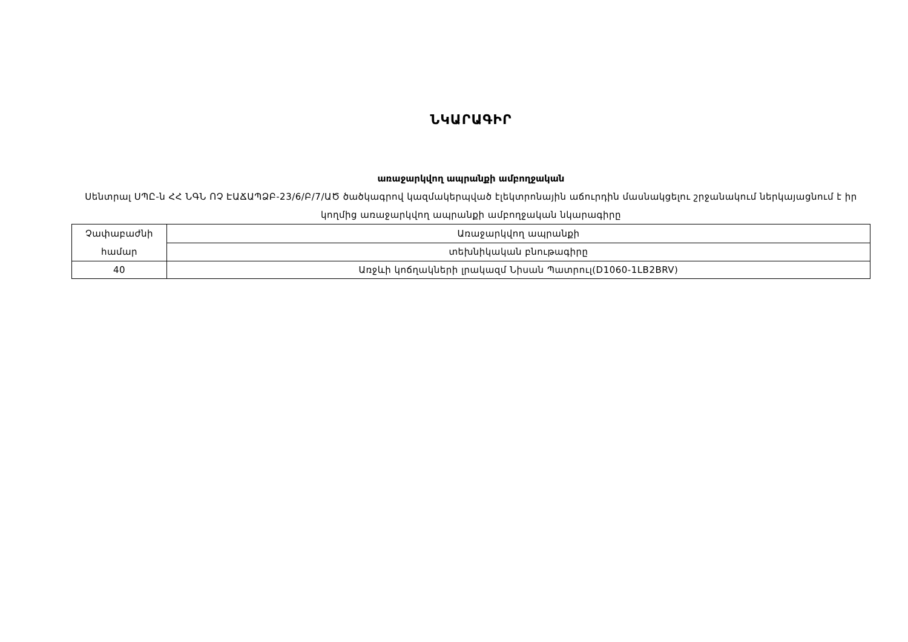ՆԿԱՐԱԳԻՐ
առաջարկվող ապրանքի ամբողջական
Սենտրալ ՍՊԸ-ն ՀՀ ՆԳՆ ՈՉ ԷԱՃԱՊՁԲ-23/6/Բ/7/ԱԾ ծածկագրով կազմակերպված էլեկտրոնային աճուրդին մասնակցելու շրջանակում ներկայացնում է իր կողմից առաջարկվող ապրանքի ամբողջական նկարագիրը
| Չափաբաժնի համար | Առաջարկվող ապրանքի |
| | տեխնիկական բնութագիրը |
| 40 | Առջևի կոճղակների լրակազմ Նիսան Պատրուլ(D1060-1LB2BRV) |